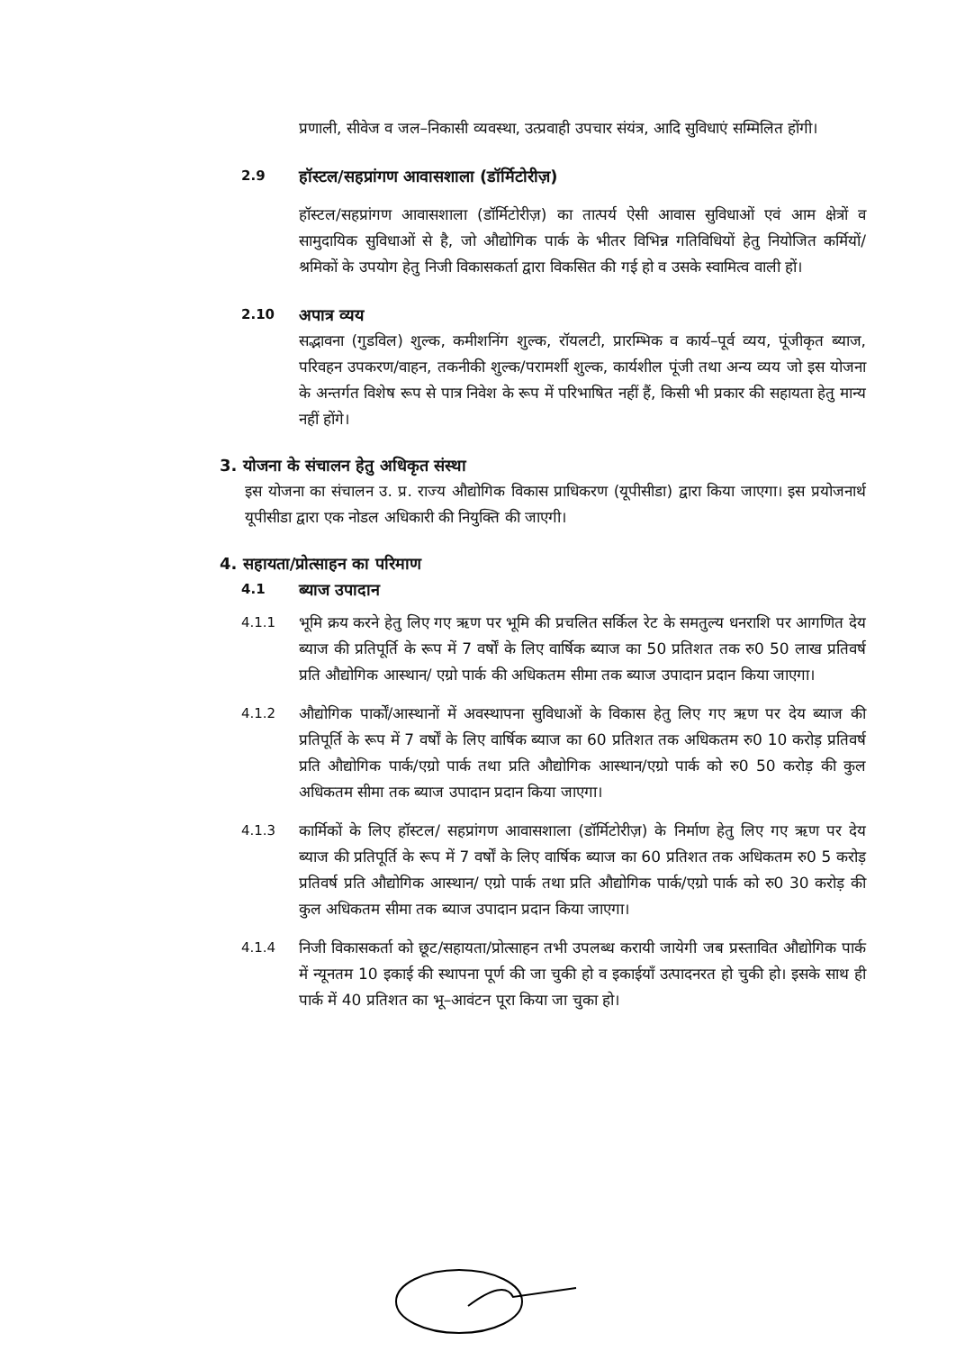प्रणाली, सीवेज व जल–निकासी व्यवस्था, उत्प्रवाही उपचार संयंत्र, आदि सुविधाएं सम्मिलित होंगी।
2.9
हॉस्टल/सहप्रांगण आवासशाला (डॉर्मिटोरीज़)
हॉस्टल/सहप्रांगण आवासशाला (डॉर्मिटोरीज़) का तात्पर्य ऐसी आवास सुविधाओं एवं आम क्षेत्रों व सामुदायिक सुविधाओं से है, जो औद्योगिक पार्क के भीतर विभिन्न गतिविधियों हेतु नियोजित कर्मियों/श्रमिकों के उपयोग हेतु निजी विकासकर्ता द्वारा विकसित की गई हो व उसके स्वामित्व वाली हों।
2.10
अपात्र व्यय
सद्भावना (गुडविल) शुल्क, कमीशनिंग शुल्क, रॉयलटी, प्रारम्भिक व कार्य–पूर्व व्यय, पूंजीकृत ब्याज, परिवहन उपकरण/वाहन, तकनीकी शुल्क/परामर्शी शुल्क, कार्यशील पूंजी तथा अन्य व्यय जो इस योजना के अन्तर्गत विशेष रूप से पात्र निवेश के रूप में परिभाषित नहीं हैं, किसी भी प्रकार की सहायता हेतु मान्य नहीं होंगे।
3. योजना के संचालन हेतु अधिकृत संस्था
इस योजना का संचालन उ. प्र. राज्य औद्योगिक विकास प्राधिकरण (यूपीसीडा) द्वारा किया जाएगा। इस प्रयोजनार्थ यूपीसीडा द्वारा एक नोडल अधिकारी की नियुक्ति की जाएगी।
4. सहायता/प्रोत्साहन का परिमाण
4.1
ब्याज उपादान
4.1.1 भूमि क्रय करने हेतु लिए गए ऋण पर भूमि की प्रचलित सर्किल रेट के समतुल्य धनराशि पर आगणित देय ब्याज की प्रतिपूर्ति के रूप में 7 वर्षों के लिए वार्षिक ब्याज का 50 प्रतिशत तक रु0 50 लाख प्रतिवर्ष प्रति औद्योगिक आस्थान/ एग्रो पार्क की अधिकतम सीमा तक ब्याज उपादान प्रदान किया जाएगा।
4.1.2 औद्योगिक पार्कों/आस्थानों में अवस्थापना सुविधाओं के विकास हेतु लिए गए ऋण पर देय ब्याज की प्रतिपूर्ति के रूप में 7 वर्षों के लिए वार्षिक ब्याज का 60 प्रतिशत तक अधिकतम रु0 10 करोड़ प्रतिवर्ष प्रति औद्योगिक पार्क/एग्रो पार्क तथा प्रति औद्योगिक आस्थान/एग्रो पार्क को रु0 50 करोड़ की कुल अधिकतम सीमा तक ब्याज उपादान प्रदान किया जाएगा।
4.1.3 कार्मिकों के लिए हॉस्टल/ सहप्रांगण आवासशाला (डॉर्मिटोरीज़) के निर्माण हेतु लिए गए ऋण पर देय ब्याज की प्रतिपूर्ति के रूप में 7 वर्षों के लिए वार्षिक ब्याज का 60 प्रतिशत तक अधिकतम रु0 5 करोड़ प्रतिवर्ष प्रति औद्योगिक आस्थान/ एग्रो पार्क तथा प्रति औद्योगिक पार्क/एग्रो पार्क को रु0 30 करोड़ की कुल अधिकतम सीमा तक ब्याज उपादान प्रदान किया जाएगा।
4.1.4 निजी विकासकर्ता को छूट/सहायता/प्रोत्साहन तभी उपलब्ध करायी जायेगी जब प्रस्तावित औद्योगिक पार्क में न्यूनतम 10 इकाई की स्थापना पूर्ण की जा चुकी हो व इकाईयाँ उत्पादनरत हो चुकी हो। इसके साथ ही पार्क में 40 प्रतिशत का भू–आवंटन पूरा किया जा चुका हो।